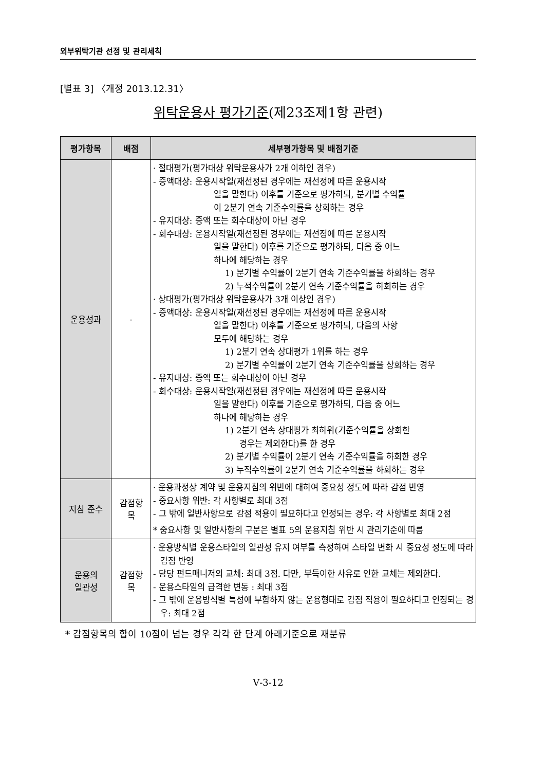외부위탁기관 선정 및 관리세칙
[별표 3] 〈개정 2013.12.31〉
위탁운용사 평가기준(제23조제1항 관련)
| 평가항목 | 배점 | 세부평가항목 및 배점기준 |
| --- | --- | --- |
| 운용성과 | - | · 절대평가(평가대상 위탁운용사가 2개 이하인 경우) - 증액대상: 운용시작일(재선정된 경우에는 재선정에 따른 운용시작 일을 말한다) 이후를 기준으로 평가하되, 분기별 수익률 이 2분기 연속 기준수익률을 상회하는 경우 - 유지대상: 증액 또는 회수대상이 아닌 경우 - 회수대상: 운용시작일(재선정된 경우에는 재선정에 따른 운용시작 일을 말한다) 이후를 기준으로 평가하되, 다음 중 어느 하나에 해당하는 경우 1) 분기별 수익률이 2분기 연속 기준수익률을 하회하는 경우 2) 누적수익률이 2분기 연속 기준수익률을 하회하는 경우 · 상대평가(평가대상 위탁운용사가 3개 이상인 경우) - 증액대상: 운용시작일(재선정된 경우에는 재선정에 따른 운용시작 일을 말한다) 이후를 기준으로 평가하되, 다음의 사항 모두에 해당하는 경우 1) 2분기 연속 상대평가 1위를 하는 경우 2) 분기별 수익률이 2분기 연속 기준수익률을 상회하는 경우 - 유지대상: 증액 또는 회수대상이 아닌 경우 - 회수대상: 운용시작일(재선정된 경우에는 재선정에 따른 운용시작 일을 말한다) 이후를 기준으로 평가하되, 다음 중 어느 하나에 해당하는 경우 1) 2분기 연속 상대평가 최하위(기준수익률을 상회한 경우는 제외한다)를 한 경우 2) 분기별 수익률이 2분기 연속 기준수익률을 하회한 경우 3) 누적수익률이 2분기 연속 기준수익률을 하회하는 경우 |
| 지침 준수 | 감점항 목 | · 운용과정상 계약 및 운용지침의 위반에 대하여 중요성 정도에 따라 감점 반영 - 중요사항 위반: 각 사항별로 최대 3점 - 그 밖에 일반사항으로 감점 적용이 필요하다고 인정되는 경우: 각 사항별로 최대 2점 * 중요사항 및 일반사항의 구분은 별표 5의 운용지침 위반 시 관리기준에 따름 |
| 운용의 일관성 | 감점항 목 | · 운용방식별 운용스타일의 일관성 유지 여부를 측정하여 스타일 변화 시 중요성 정도에 따라 감점 반영 - 담당 펀드매니저의 교체: 최대 3점. 다만, 부득이한 사유로 인한 교체는 제외한다. - 운용스타일의 급격한 변동 : 최대 3점 - 그 밖에 운용방식별 특성에 부합하지 않는 운용형태로 감점 적용이 필요하다고 인정되는 경우: 최대 2점 |
* 감점항목의 합이 10점이 넘는 경우 각각 한 단계 아래기준으로 재분류
Ⅴ-3-12